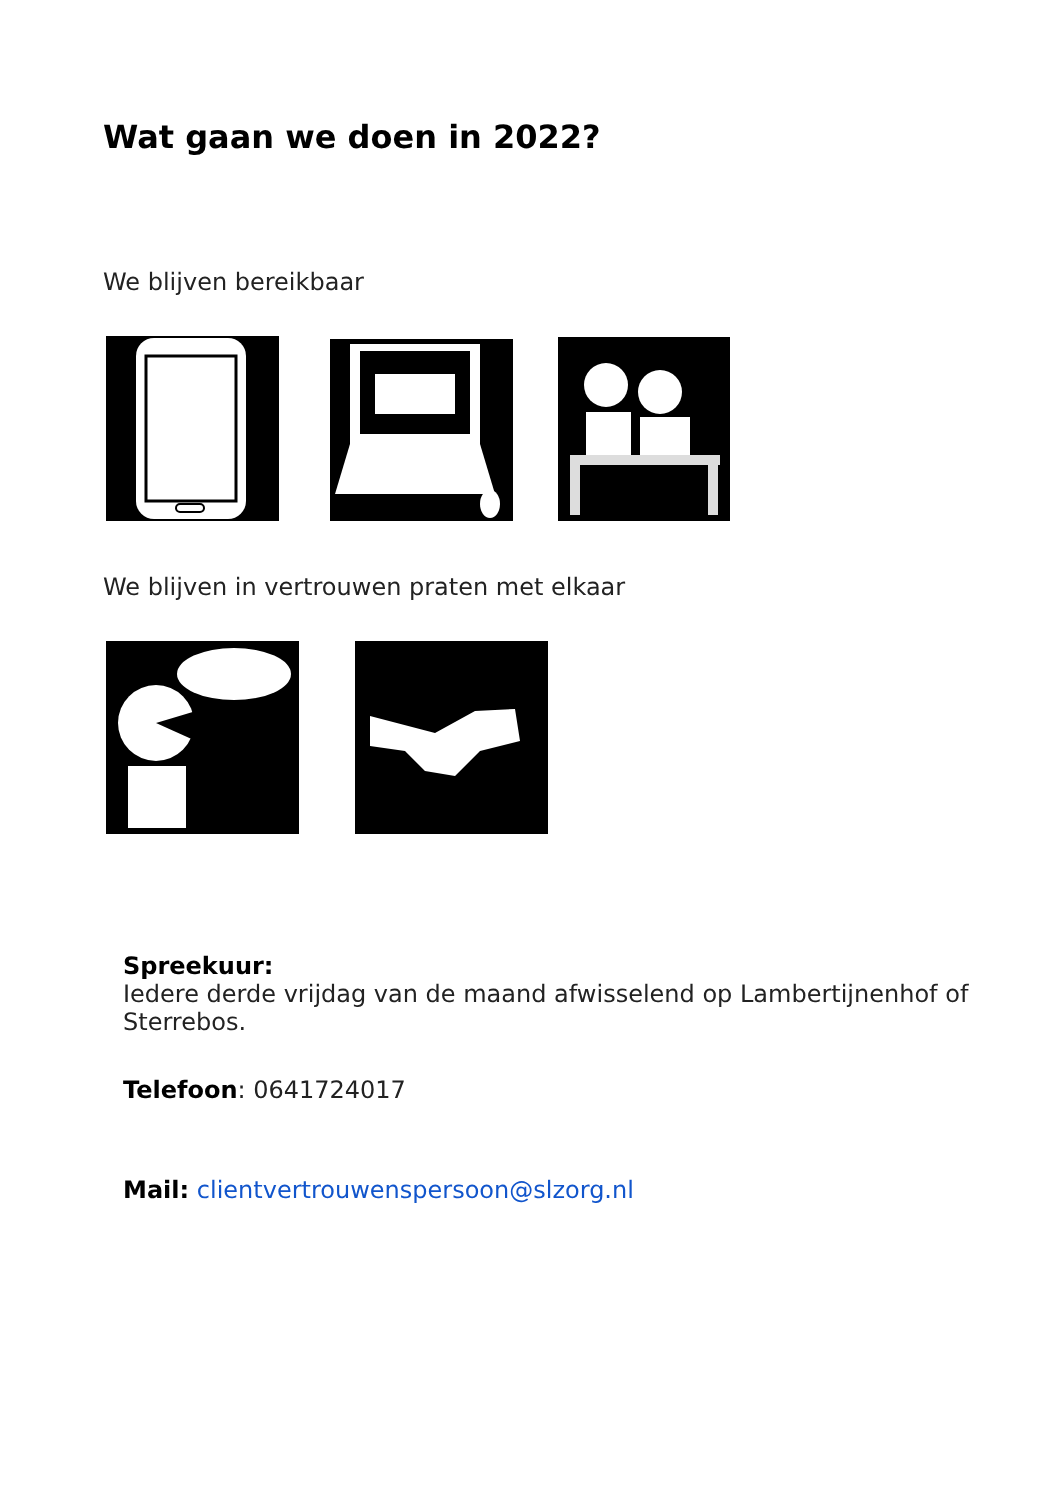Wat gaan we doen in 2022?
We blijven bereikbaar
We blijven in vertrouwen praten met elkaar
Spreekuur:
Iedere derde vrijdag van de maand afwisselend op Lambertijnenhof of Sterrebos.
Telefoon: 0641724017
Mail: clientvertrouwenspersoon@slzorg.nl